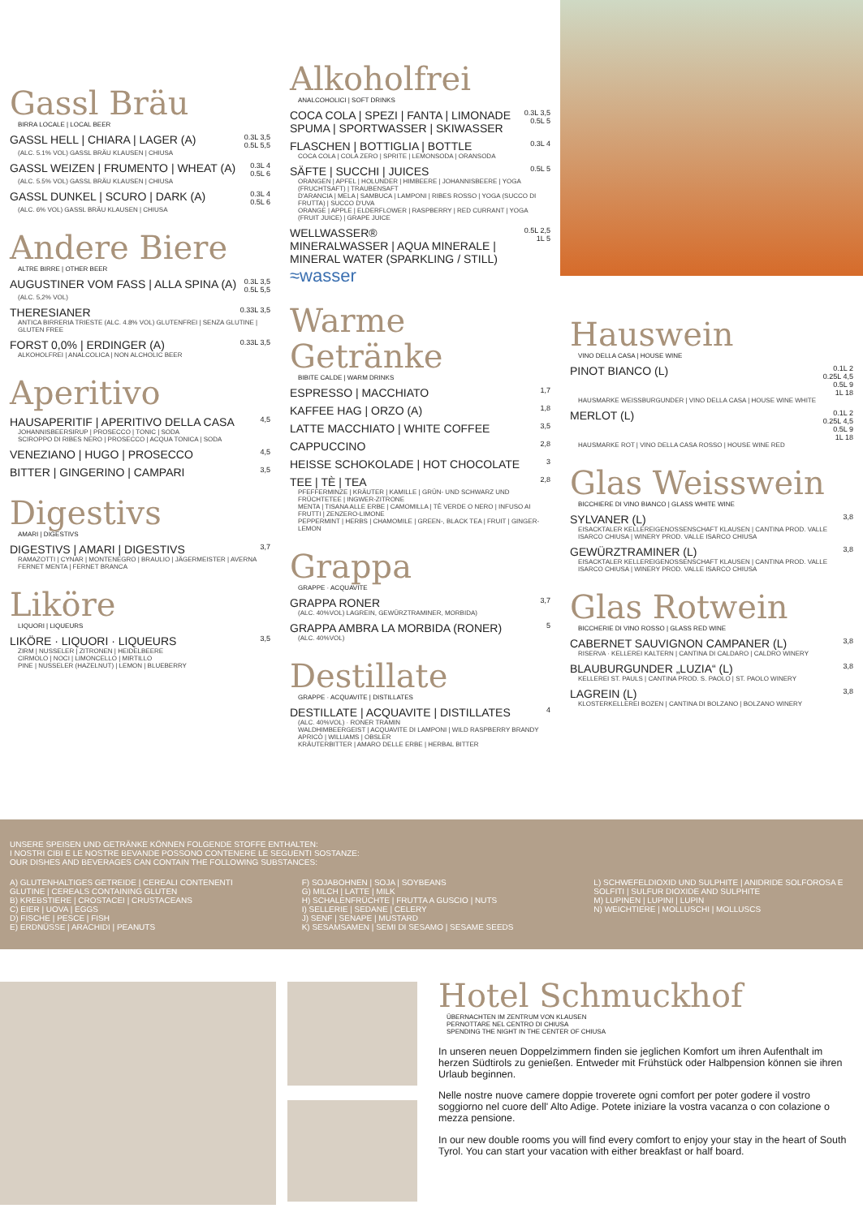Gassl Bräu
BIRRA LOCALE | LOCAL BEER
GASSL HELL | CHIARA | LAGER (A) 0.3L 3,5
0.5L 5,5
(ALC. 5.1% VOL) GASSL BRÄU KLAUSEN | CHIUSA
GASSL WEIZEN | FRUMENTO | WHEAT (A) 0.3L 4
0.5L 6
(ALC. 5.5% VOL) GASSL BRÄU KLAUSEN | CHIUSA
GASSL DUNKEL | SCURO | DARK (A) 0.3L 4
0.5L 6
(ALC. 6% VOL) GASSL BRÄU KLAUSEN | CHIUSA
Andere Biere
ALTRE BIRRE | OTHER BEER
AUGUSTINER VOM FASS | ALLA SPINA (A) 0.3L 3,5
0.5L 5,5
(ALC. 5,2% VOL)
THERESIANER 0.33L 3,5
ANTICA BIRRERIA TRIESTE (ALC. 4.8% VOL) GLUTENFREI | SENZA GLUTINE | GLUTEN FREE
FORST 0,0% | ERDINGER (A) 0.33L 3,5
ALKOHOLFREI | ANALCOLICA | NON ALCHOLIC BEER
Aperitivo
HAUSAPERITIF | APERITIVO DELLA CASA 4,5
JOHANNISBEERSIRUP | PROSECCO | TONIC | SODA
SCIROPPO DI RIBES NERO | PROSECCO | ACQUA TONICA | SODA
VENEZIANO | HUGO | PROSECCO 4,5
BITTER | GINGERINO | CAMPARI 3,5
Digestivs
AMARI | DIGESTIVS
DIGESTIVS | AMARI | DIGESTIVS 3,7
RAMAZOTTI | CYNAR | MONTENEGRO | BRAULIO | JÄGERMEISTER | AVERNA FERNET MENTA | FERNET BRANCA
Liköre
LIQUORI | LIQUEURS
LIKÖRE · LIQUORI · LIQUEURS 3,5
ZIRM | NUSSELER | ZITRONEN | HEIDELBEERE
CIRMOLO | NOCI | LIMONCELLO | MIRTILLO
PINE | NUSSELER (HAZELNUT) | LEMON | BLUEBERRY
Alkoholfrei
ANALCOHOLICI | SOFT DRINKS
COCA COLA | SPEZI | FANTA | LIMONADE
SPUMA | SPORTWASSER | SKIWASSER 0.3L 3,5
0.5L 5
FLASCHEN | BOTTIGLIA | BOTTLE 0.3L 4
COCA COLA | COLA ZERO | SPRITE | LEMONSODA | ORANSODA
SÄFTE | SUCCHI | JUICES 0.5L 5
ORANGEN | APFEL | HOLUNDER | HIMBEERE | JOHANNISBEERE | YOGA (FRUCHTSAFT) | TRAUBENSAFT
D'ARANCIA | MELA | SAMBUCA | LAMPONI | RIBES ROSSO | YOGA (SUCCO DI FRUTTA) | SUCCO D'UVA
ORANGE | APPLE | ELDERFLOWER | RASPBERRY | RED CURRANT | YOGA (FRUIT JUICE) | GRAPE JUICE
WELLWASSER®
MINERALWASSER | AQUA MINERALE |
MINERAL WATER (SPARKLING / STILL) 0.5L 2,5
1L 5
≈wasser
Warme Getränke
BIBITE CALDE | WARM DRINKS
ESPRESSO | MACCHIATO 1,7
KAFFEE HAG | ORZO (A) 1,8
LATTE MACCHIATO | WHITE COFFEE 3,5
CAPPUCCINO 2,8
HEISSE SCHOKOLADE | HOT CHOCOLATE 3
TEE | TÈ | TEA 2,8
PFEFFERMINZE | KRÄUTER | KAMILLE | GRÜN- UND SCHWARZ UND FRÜCHTETEE | INGWER-ZITRONE
MENTA | TISANA ALLE ERBE | CAMOMILLA | TÈ VERDE O NERO | INFUSO AI FRUTTI | ZENZERO-LIMONE
PEPPERMINT | HERBS | CHAMOMILE | GREEN-, BLACK TEA | FRUIT | GINGER-LEMON
Grappa
GRAPPE · ACQUAVITE
GRAPPA RONER 3,7
(ALC. 40%VOL) LAGREIN, GEWÜRZTRAMINER, MORBIDA)
GRAPPA AMBRA LA MORBIDA (RONER) 5
(ALC. 40%VOL)
Destillate
GRAPPE · ACQUAVITE | DISTILLATES
DESTILLATE | ACQUAVITE | DISTILLATES 4
(ALC. 40%VOL) · RONER TRAMIN
WALDHIMBEERGEIST | ACQUAVITE DI LAMPONI | WILD RASPBERRY BRANDY
APRICÒ | WILLIAMS | OBSLER
KRÄUTERBITTER | AMARO DELLE ERBE | HERBAL BITTER
Hauswein
VINO DELLA CASA | HOUSE WINE
PINOT BIANCO (L) 0.1L 2
0.25L 4,5
0.5L 9
1L 18
HAUSMARKE WEISSBURGUNDER | VINO DELLA CASA | HOUSE WINE WHITE
MERLOT (L) 0.1L 2
0.25L 4,5
0.5L 9
1L 18
HAUSMARKE ROT | VINO DELLA CASA ROSSO | HOUSE WINE RED
Glas Weisswein
BICCHIERE DI VINO BIANCO | GLASS WHITE WINE
SYLVANER (L) 3,8
EISACKTALER KELLEREIGENOSSENSCHAFT KLAUSEN | CANTINA PROD. VALLE ISARCO CHIUSA | WINERY PROD. VALLE ISARCO CHIUSA
GEWÜRZTRAMINER (L) 3,8
EISACKTALER KELLEREIGENOSSENSCHAFT KLAUSEN | CANTINA PROD. VALLE ISARCO CHIUSA | WINERY PROD. VALLE ISARCO CHIUSA
Glas Rotwein
BICCHERIE DI VINO ROSSO | GLASS RED WINE
CABERNET SAUVIGNON CAMPANER (L) 3,8
RISERVA · KELLEREI KALTERN | CANTINA DI CALDARO | CALDRO WINERY
BLAUBURGUNDER „LUZIA“ (L) 3,8
KELLEREI ST. PAULS | CANTINA PROD. S. PAOLO | ST. PAOLO WINERY
LAGREIN (L) 3,8
KLOSTERKELLEREI BOZEN | CANTINA DI BOLZANO | BOLZANO WINERY
UNSERE SPEISEN UND GETRÄNKE KÖNNEN FOLGENDE STOFFE ENTHALTEN:
I NOSTRI CIBI E LE NOSTRE BEVANDE POSSONO CONTENERE LE SEGUENTI SOSTANZE:
OUR DISHES AND BEVERAGES CAN CONTAIN THE FOLLOWING SUBSTANCES:
A) GLUTENHALTIGES GETREIDE | CEREALI CONTENENTI GLUTINE | CEREALS CONTAINING GLUTEN
B) KREBSTIERE | CROSTACEI | CRUSTACEANS
C) EIER | UOVA | EGGS
D) FISCHE | PESCE | FISH
E) ERDNÜSSE | ARACHIDI | PEANUTS
F) SOJABOHNEN | SOJA | SOYBEANS
G) MILCH | LATTE | MILK
H) SCHALENFRÜCHTE | FRUTTA A GUSCIO | NUTS
I) SELLERIE | SEDANE | CELERY
J) SENF | SENAPE | MUSTARD
K) SESAMSAMEN | SEMI DI SESAMO | SESAME SEEDS
L) SCHWEFELDIOXID UND SULPHITE | ANIDRIDE SOLFOROSA E SOLFITI | SULFUR DIOXIDE AND SULPHITE
M) LUPINEN | LUPINI | LUPIN
N) WEICHTIERE | MOLLUSCHI | MOLLUSCS
Hotel Schmuckhof
ÜBERNACHTEN IM ZENTRUM VON KLAUSEN
PERNOTTARE NEL CENTRO DI CHIUSA
SPENDING THE NIGHT IN THE CENTER OF CHIUSA
In unseren neuen Doppelzimmern finden sie jeglichen Komfort um ihren Aufenthalt im herzen Südtirols zu genießen. Entweder mit Frühstück oder Halbpension können sie ihren Urlaub beginnen.
Nelle nostre nuove camere doppie troverete ogni comfort per poter godere il vostro soggiorno nel cuore dell' Alto Adige. Potete iniziare la vostra vacanza o con colazione o mezza pensione.
In our new double rooms you will find every comfort to enjoy your stay in the heart of South Tyrol. You can start your vacation with either breakfast or half board.